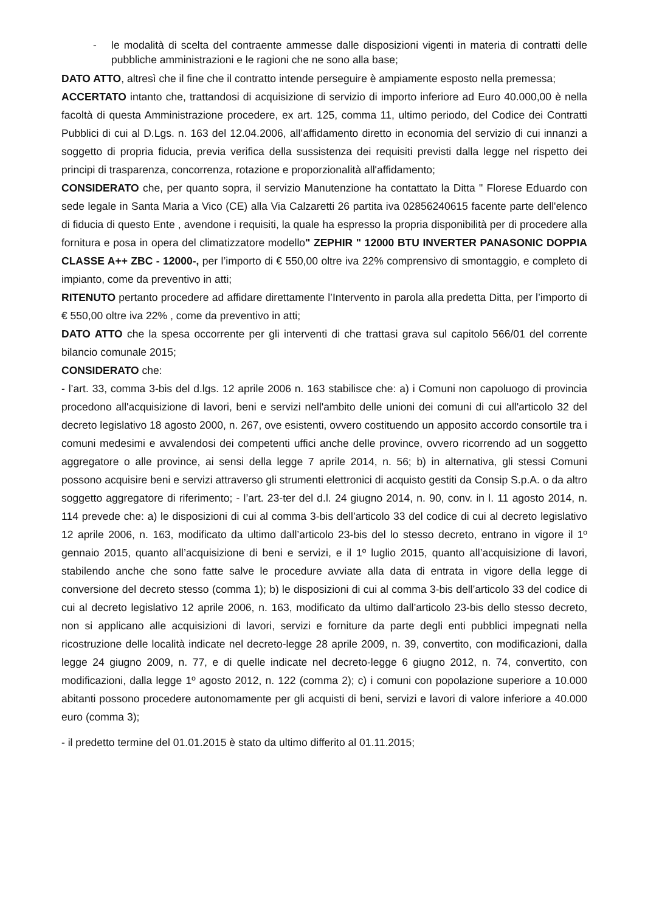-
le modalità di scelta del contraente ammesse dalle disposizioni vigenti in materia di contratti delle pubbliche amministrazioni e le ragioni che ne sono alla base;
DATO ATTO, altresì che il fine che il contratto intende perseguire è ampiamente esposto nella premessa;
ACCERTATO intanto che, trattandosi di acquisizione di servizio di importo inferiore ad Euro 40.000,00 è nella facoltà di questa Amministrazione procedere, ex art. 125, comma 11, ultimo periodo, del Codice dei Contratti Pubblici di cui al D.Lgs. n. 163 del 12.04.2006, all’affidamento diretto in economia del servizio di cui innanzi a soggetto di propria fiducia, previa verifica della sussistenza dei requisiti previsti dalla legge nel rispetto dei principi di trasparenza, concorrenza, rotazione e proporzionalità all'affidamento;
CONSIDERATO che, per quanto sopra, il servizio Manutenzione ha contattato la Ditta " Florese Eduardo con sede legale in Santa Maria a Vico (CE) alla Via Calzaretti 26 partita iva 02856240615 facente parte dell'elenco di fiducia di questo Ente , avendone i requisiti, la quale ha espresso la propria disponibilità per di procedere alla fornitura e posa in opera del climatizzatore modello" ZEPHIR " 12000 BTU INVERTER PANASONIC DOPPIA CLASSE A++ ZBC - 12000-, per l’importo di € 550,00 oltre iva 22% comprensivo di smontaggio, e completo di impianto, come da preventivo in atti;
RITENUTO pertanto procedere ad affidare direttamente l’Intervento in parola alla predetta Ditta, per l’importo di € 550,00 oltre iva 22% , come da preventivo in atti;
DATO ATTO che la spesa occorrente per gli interventi di che trattasi grava sul capitolo 566/01 del corrente bilancio comunale 2015;
CONSIDERATO che:
- l’art. 33, comma 3-bis del d.lgs. 12 aprile 2006 n. 163 stabilisce che: a) i Comuni non capoluogo di provincia procedono all'acquisizione di lavori, beni e servizi nell'ambito delle unioni dei comuni di cui all'articolo 32 del decreto legislativo 18 agosto 2000, n. 267, ove esistenti, ovvero costituendo un apposito accordo consortile tra i comuni medesimi e avvalendosi dei competenti uffici anche delle province, ovvero ricorrendo ad un soggetto aggregatore o alle province, ai sensi della legge 7 aprile 2014, n. 56; b) in alternativa, gli stessi Comuni possono acquisire beni e servizi attraverso gli strumenti elettronici di acquisto gestiti da Consip S.p.A. o da altro soggetto aggregatore di riferimento; - l’art. 23-ter del d.l. 24 giugno 2014, n. 90, conv. in l. 11 agosto 2014, n. 114 prevede che: a) le disposizioni di cui al comma 3-bis dell’articolo 33 del codice di cui al decreto legislativo 12 aprile 2006, n. 163, modificato da ultimo dall’articolo 23-bis del lo stesso decreto, entrano in vigore il 1º gennaio 2015, quanto all’acquisizione di beni e servizi, e il 1º luglio 2015, quanto all’acquisizione di lavori, stabilendo anche che sono fatte salve le procedure avviate alla data di entrata in vigore della legge di conversione del decreto stesso (comma 1); b) le disposizioni di cui al comma 3-bis dell’articolo 33 del codice di cui al decreto legislativo 12 aprile 2006, n. 163, modificato da ultimo dall’articolo 23-bis dello stesso decreto, non si applicano alle acquisizioni di lavori, servizi e forniture da parte degli enti pubblici impegnati nella ricostruzione delle località indicate nel decreto-legge 28 aprile 2009, n. 39, convertito, con modificazioni, dalla legge 24 giugno 2009, n. 77, e di quelle indicate nel decreto-legge 6 giugno 2012, n. 74, convertito, con modificazioni, dalla legge 1º agosto 2012, n. 122 (comma 2); c) i comuni con popolazione superiore a 10.000 abitanti possono procedere autonomamente per gli acquisti di beni, servizi e lavori di valore inferiore a 40.000 euro (comma 3);
- il predetto termine del 01.01.2015 è stato da ultimo differito al 01.11.2015;